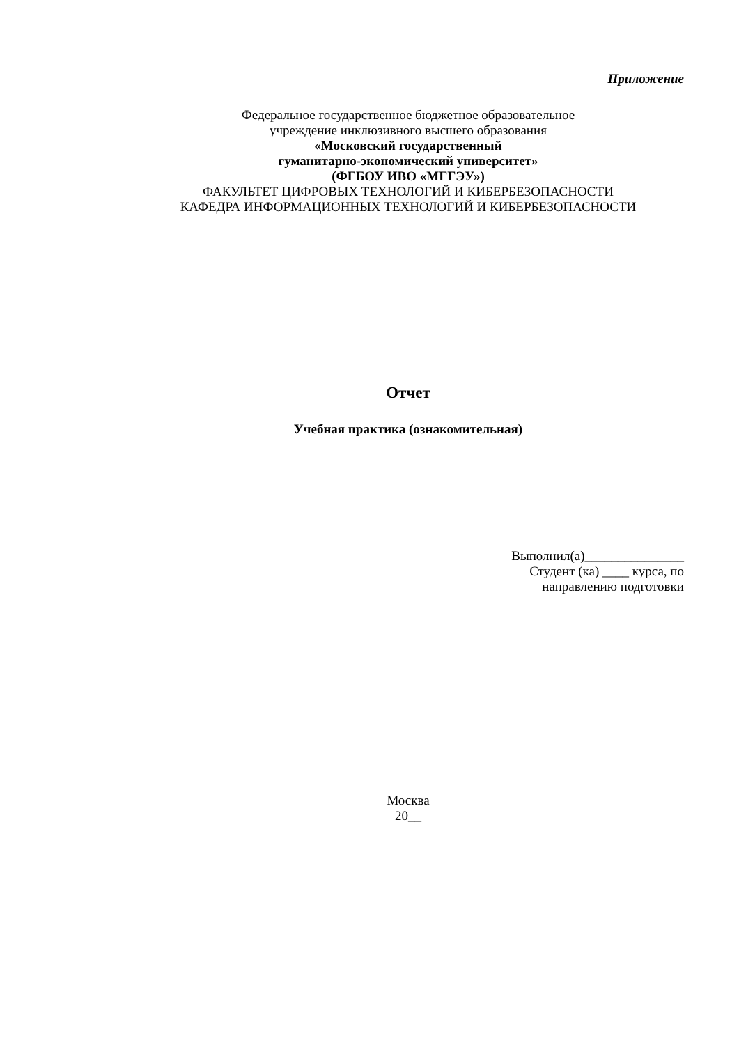Приложение
Федеральное государственное бюджетное образовательное
учреждение инклюзивного высшего образования
«Московский государственный
гуманитарно-экономический университет»
(ФГБОУ ИВО «МГГЭУ»)
ФАКУЛЬТЕТ ЦИФРОВЫХ ТЕХНОЛОГИЙ И КИБЕРБЕЗОПАСНОСТИ
КАФЕДРА ИНФОРМАЦИОННЫХ ТЕХНОЛОГИЙ И КИБЕРБЕЗОПАСНОСТИ
Отчет
Учебная практика (ознакомительная)
Выполнил(а)_______________
Студент (ка) ____ курса, по
направлению подготовки
Москва
20__